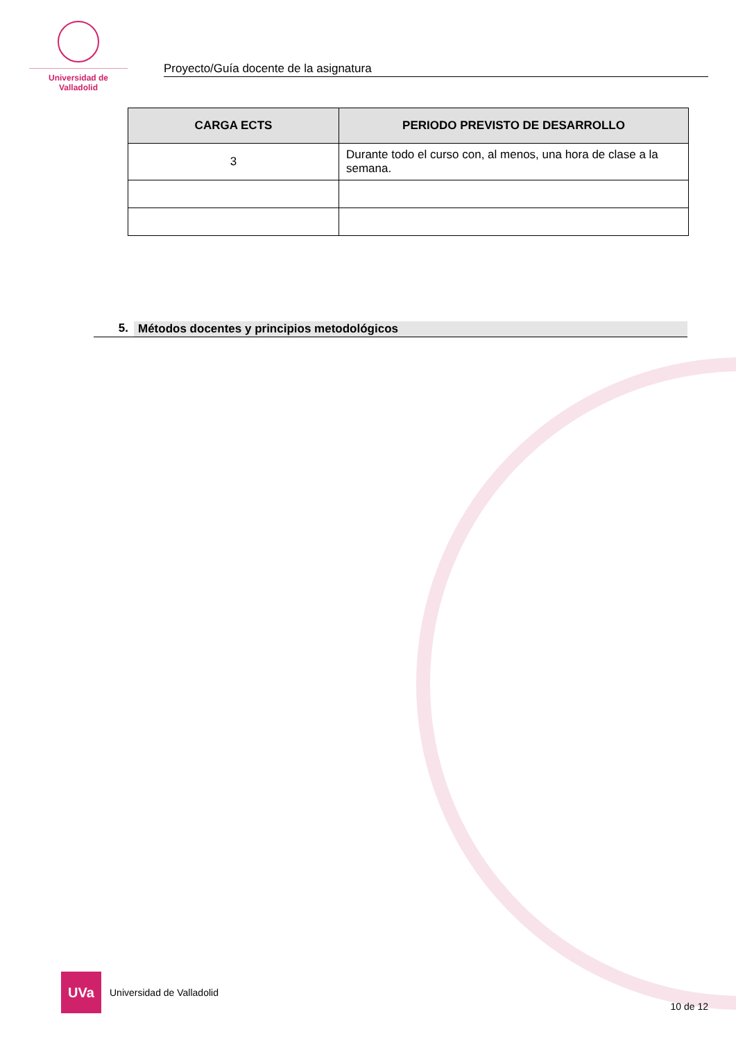Universidad de Valladolid
Proyecto/Guía docente de la asignatura
| CARGA ECTS | PERIODO PREVISTO DE DESARROLLO |
| --- | --- |
| 3 | Durante todo el curso con, al menos, una hora de clase a la semana. |
5. Métodos docentes y principios metodológicos
UVa
Universidad de Valladolid
10 de 12